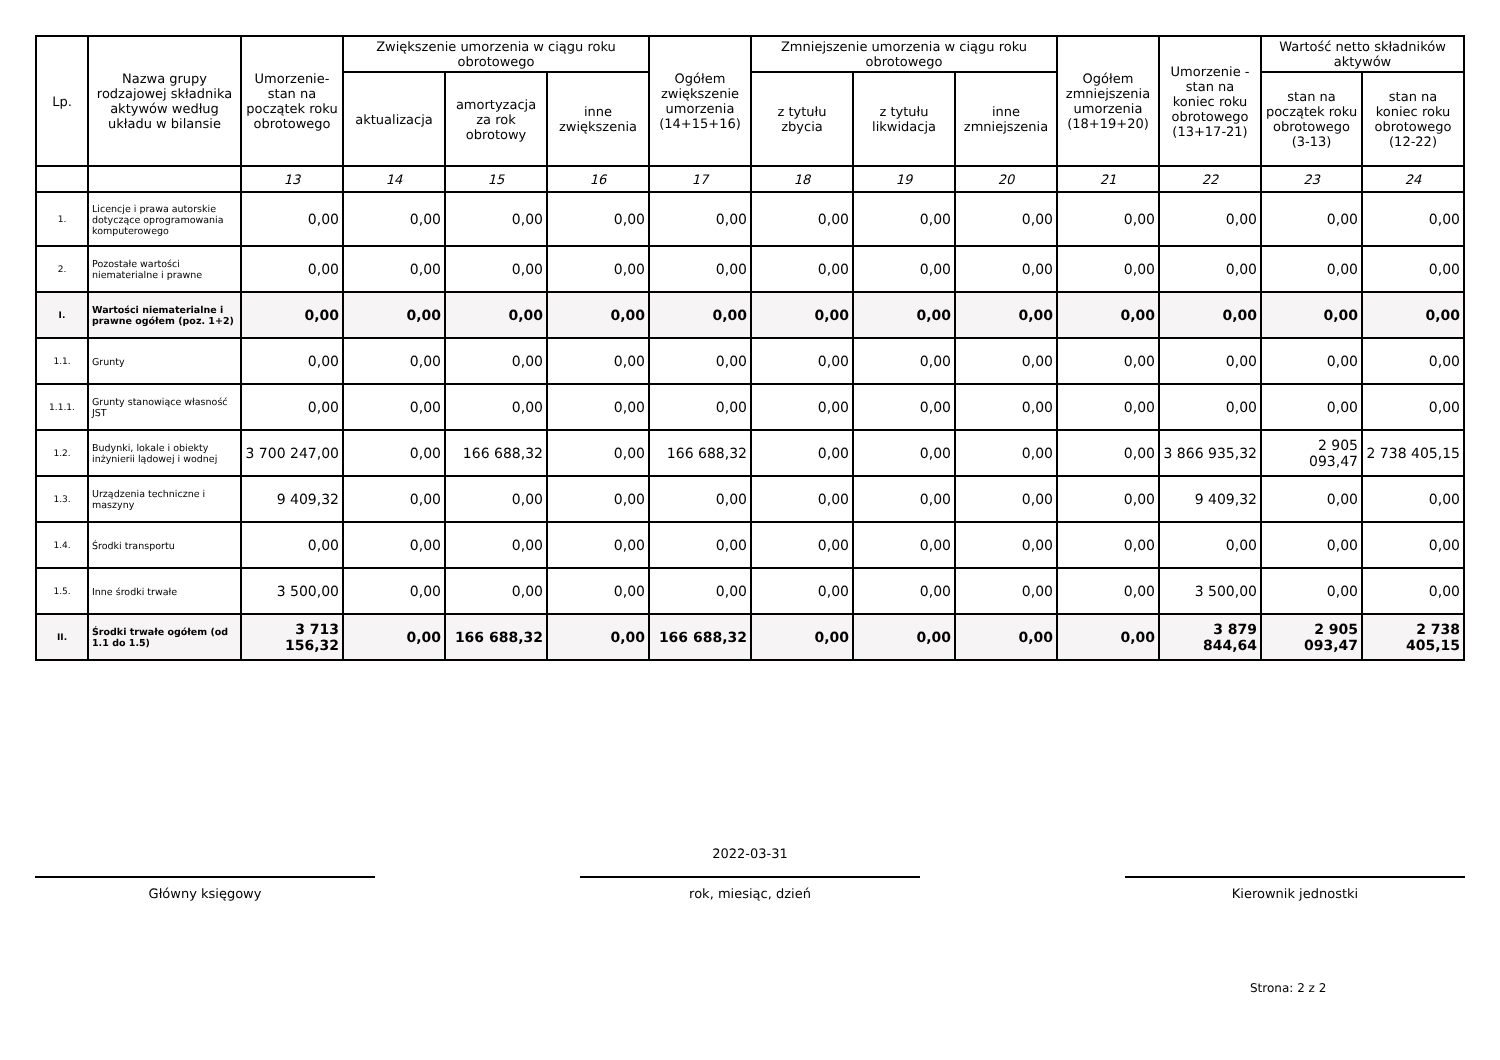| Lp. | Nazwa grupy rodzajowej składnika aktywów według układu w bilansie | Umorzenie-stan na początek roku obrotowego | Zwiększenie umorzenia w ciągu roku obrotowego | | | Ogółem zwiększenie umorzenia (14+15+16) | Zmniejszenie umorzenia w ciągu roku obrotowego | | | Ogółem zmniejszenia umorzenia (18+19+20) | Umorzenie - stan na koniec roku obrotowego (13+17-21) | Wartość netto składników aktywów | |
| --- | --- | --- | --- | --- | --- | --- | --- | --- | --- | --- | --- | --- | --- |
| | | | aktualizacja | amortyzacja za rok obrotowy | inne zwiększenia | | z tytułu zbycia | z tytułu likwidacja | inne zmniejszenia | | | stan na początek roku obrotowego (3-13) | stan na koniec roku obrotowego (12-22) |
| | | 13 | 14 | 15 | 16 | 17 | 18 | 19 | 20 | 21 | 22 | 23 | 24 |
| 1. | Licencje i prawa autorskie dotyczące oprogramowania komputerowego | 0,00 | 0,00 | 0,00 | 0,00 | 0,00 | 0,00 | 0,00 | 0,00 | 0,00 | 0,00 | 0,00 | 0,00 |
| 2. | Pozostałe wartości niematerialne i prawne | 0,00 | 0,00 | 0,00 | 0,00 | 0,00 | 0,00 | 0,00 | 0,00 | 0,00 | 0,00 | 0,00 | 0,00 |
| I. | Wartości niematerialne i prawne ogółem (poz. 1+2) | 0,00 | 0,00 | 0,00 | 0,00 | 0,00 | 0,00 | 0,00 | 0,00 | 0,00 | 0,00 | 0,00 | 0,00 |
| 1.1. | Grunty | 0,00 | 0,00 | 0,00 | 0,00 | 0,00 | 0,00 | 0,00 | 0,00 | 0,00 | 0,00 | 0,00 | 0,00 |
| 1.1.1. | Grunty stanowiące własność JST | 0,00 | 0,00 | 0,00 | 0,00 | 0,00 | 0,00 | 0,00 | 0,00 | 0,00 | 0,00 | 0,00 | 0,00 |
| 1.2. | Budynki, lokale i obiekty inżynierii lądowej i wodnej | 3 700 247,00 | 0,00 | 166 688,32 | 0,00 | 166 688,32 | 0,00 | 0,00 | 0,00 | 0,00 | 3 866 935,32 | 2 905 093,47 | 2 738 405,15 |
| 1.3. | Urządzenia techniczne i maszyny | 9 409,32 | 0,00 | 0,00 | 0,00 | 0,00 | 0,00 | 0,00 | 0,00 | 0,00 | 9 409,32 | 0,00 | 0,00 |
| 1.4. | Środki transportu | 0,00 | 0,00 | 0,00 | 0,00 | 0,00 | 0,00 | 0,00 | 0,00 | 0,00 | 0,00 | 0,00 | 0,00 |
| 1.5. | Inne środki trwałe | 3 500,00 | 0,00 | 0,00 | 0,00 | 0,00 | 0,00 | 0,00 | 0,00 | 0,00 | 3 500,00 | 0,00 | 0,00 |
| II. | Środki trwałe ogółem (od 1.1 do 1.5) | 3 713 156,32 | 0,00 | 166 688,32 | 0,00 | 166 688,32 | 0,00 | 0,00 | 0,00 | 0,00 | 3 879 844,64 | 2 905 093,47 | 2 738 405,15 |
Główny księgowy
2022-03-31
rok, miesiąc, dzień
Kierownik jednostki
Strona: 2 z 2